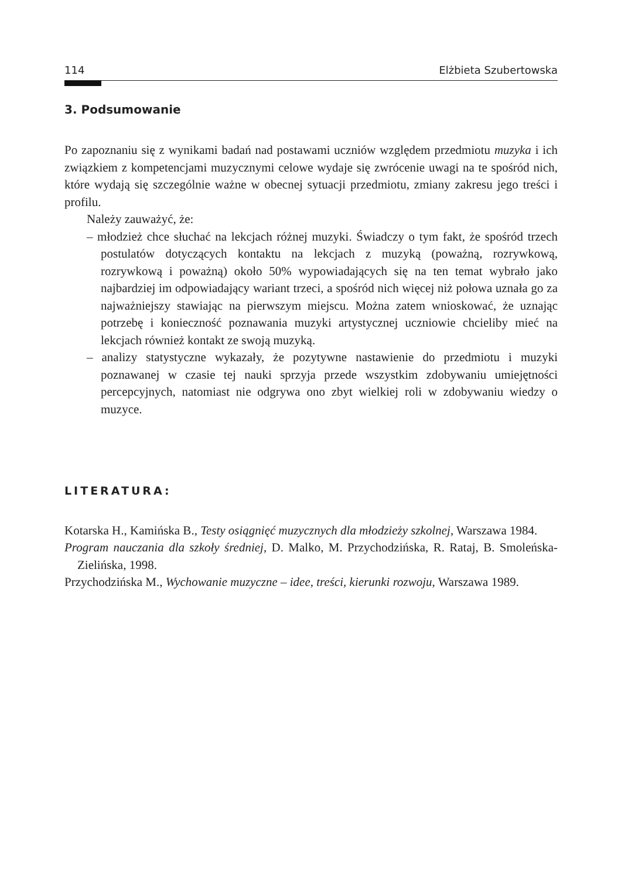114 Elżbieta Szubertowska
3. Podsumowanie
Po zapoznaniu się z wynikami badań nad postawami uczniów względem przedmiotu muzyka i ich związkiem z kompetencjami muzycznymi celowe wydaje się zwrócenie uwagi na te spośród nich, które wydają się szczególnie ważne w obecnej sytuacji przedmiotu, zmiany zakresu jego treści i profilu.
Należy zauważyć, że:
– młodzież chce słuchać na lekcjach różnej muzyki. Świadczy o tym fakt, że spośród trzech postulatów dotyczących kontaktu na lekcjach z muzyką (poważną, rozrywkową, rozrywkową i poważną) około 50% wypowiadających się na ten temat wybrało jako najbardziej im odpowiadający wariant trzeci, a spośród nich więcej niż połowa uznała go za najważniejszy stawiając na pierwszym miejscu. Można zatem wnioskować, że uznając potrzebę i konieczność poznawania muzyki artystycznej uczniowie chcieliby mieć na lekcjach również kontakt ze swoją muzyką.
– analizy statystyczne wykazały, że pozytywne nastawienie do przedmiotu i muzyki poznawanej w czasie tej nauki sprzyja przede wszystkim zdobywaniu umiejętności percepcyjnych, natomiast nie odgrywa ono zbyt wielkiej roli w zdobywaniu wiedzy o muzyce.
LITERATURA:
Kotarska H., Kamińska B., Testy osiągnięć muzycznych dla młodzieży szkolnej, Warszawa 1984.
Program nauczania dla szkoły średniej, D. Malko, M. Przychodzińska, R. Rataj, B. Smoleńska-Zielińska, 1998.
Przychodzińska M., Wychowanie muzyczne – idee, treści, kierunki rozwoju, Warszawa 1989.